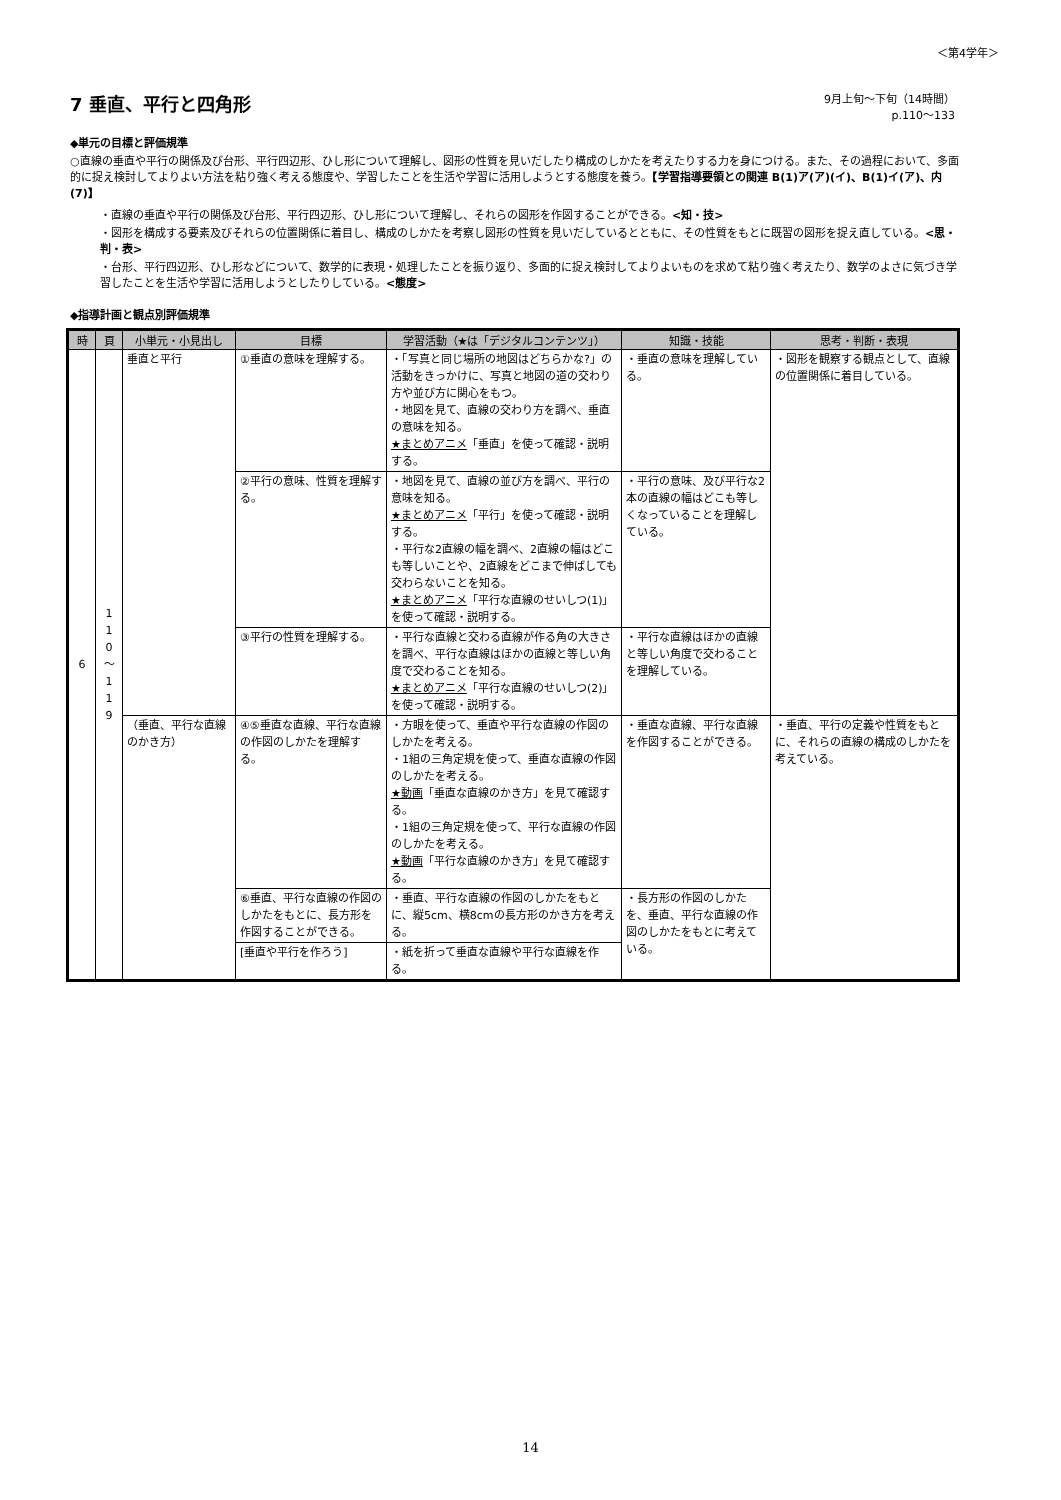＜第4学年＞
7 垂直、平行と四角形
9月上旬～下旬（14時間）
p.110～133
◆単元の目標と評価規準
○直線の垂直や平行の関係及び台形、平行四辺形、ひし形について理解し、図形の性質を見いだしたり構成のしかたを考えたりする力を身につける。また、その過程において、多面的に捉え検討してよりよい方法を粘り強く考える態度や、学習したことを生活や学習に活用しようとする態度を養う。【学習指導要領との関連 B(1)ア(ア)(イ)、B(1)イ(ア)、内(7)】
・直線の垂直や平行の関係及び台形、平行四辺形、ひし形について理解し、それらの図形を作図することができる。<知・技>
・図形を構成する要素及びそれらの位置関係に着目し、構成のしかたを考察し図形の性質を見いだしているとともに、その性質をもとに既習の図形を捉え直している。<思・判・表>
・台形、平行四辺形、ひし形などについて、数学的に表現・処理したことを振り返り、多面的に捉え検討してよりよいものを求めて粘り強く考えたり、数学のよさに気づき学習したことを生活や学習に活用しようとしたりしている。<態度>
◆指導計画と観点別評価規準
| 時 | 頁 | 小単元・小見出し | 目標 | 学習活動（★は「デジタルコンテンツ」） | 知識・技能 | 思考・判断・表現 |
| --- | --- | --- | --- | --- | --- | --- |
| 6 | 1 1 0 ～ 1 1 9 | 垂直と平行 | ①垂直の意味を理解する。 | ・「写真と同じ場所の地図はどちらかな?」の活動をきっかけに、写真と地図の道の交わり方や並び方に関心をもつ。 ・地図を見て、直線の交わり方を調べ、垂直の意味を知る。 ★まとめアニメ 「垂直」を使って確認・説明する。 | ・垂直の意味を理解している。 | ・図形を観察する観点として、直線の位置関係に着目している。 |
| | | | ②平行の意味、性質を理解する。 | ・地図を見て、直線の並び方を調べ、平行の意味を知る。 ★まとめアニメ 「平行」を使って確認・説明する。 ・平行な2直線の幅を調べ、2直線の幅はどこも等しいことや、2直線をどこまで伸ばしても交わらないことを知る。 ★まとめアニメ 「平行な直線のせいしつ(1)」を使って確認・説明する。 | ・平行の意味、及び平行な2本の直線の幅はどこも等しくなっていることを理解している。 | |
| | | | ③平行の性質を理解する。 | ・平行な直線と交わる直線が作る角の大きさを調べ、平行な直線はほかの直線と等しい角度で交わることを知る。 ★まとめアニメ 「平行な直線のせいしつ(2)」を使って確認・説明する。 | ・平行な直線はほかの直線と等しい角度で交わることを理解している。 | |
| | | （垂直、平行な直線のかき方） | ④⑤垂直な直線、平行な直線の作図のしかたを理解する。 | ・方眼を使って、垂直や平行な直線の作図のしかたを考える。 ・1組の三角定規を使って、垂直な直線の作図のしかたを考える。 ★動画 「垂直な直線のかき方」を見て確認する。 ・1組の三角定規を使って、平行な直線の作図のしかたを考える。 ★動画 「平行な直線のかき方」を見て確認する。 | ・垂直な直線、平行な直線を作図することができる。 | ・垂直、平行の定義や性質をもとに、それらの直線の構成のしかたを考えている。 |
| | | | ⑥垂直、平行な直線の作図のしかたをもとに、長方形を作図することができる。 | ・垂直、平行な直線の作図のしかたをもとに、縦5cm、横8cmの長方形のかき方を考える。 | ・長方形の作図のしかたを、垂直、平行な直線の作図のしかたをもとに考えている。 | |
| | | | [垂直や平行を作ろう] | ・紙を折って垂直な直線や平行な直線を作る。 | | |
14